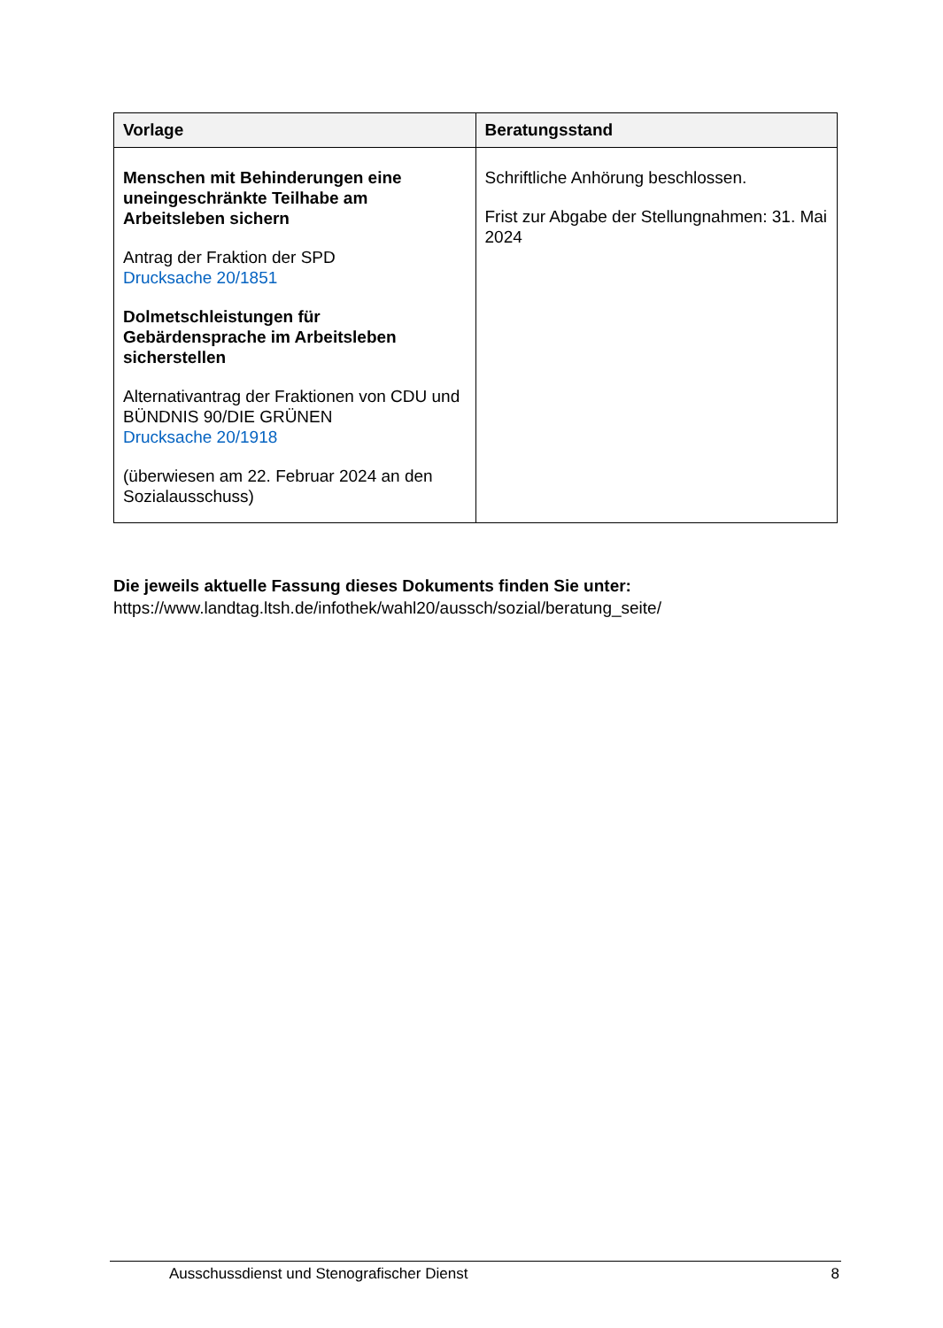| Vorlage | Beratungsstand |
| --- | --- |
| Menschen mit Behinderungen eine uneingeschränkte Teilhabe am Arbeitsleben sichern Antrag der Fraktion der SPD Drucksache 20/1851 Dolmetschleistungen für Gebärdensprache im Arbeitsleben sicherstellen Alternativantrag der Fraktionen von CDU und BÜNDNIS 90/DIE GRÜNEN Drucksache 20/1918 (überwiesen am 22. Februar 2024 an den Sozialausschuss) | Schriftliche Anhörung beschlossen. Frist zur Abgabe der Stellungnahmen: 31. Mai 2024 |
Die jeweils aktuelle Fassung dieses Dokuments finden Sie unter:
https://www.landtag.ltsh.de/infothek/wahl20/aussch/sozial/beratung_seite/
Ausschussdienst und Stenografischer Dienst 8